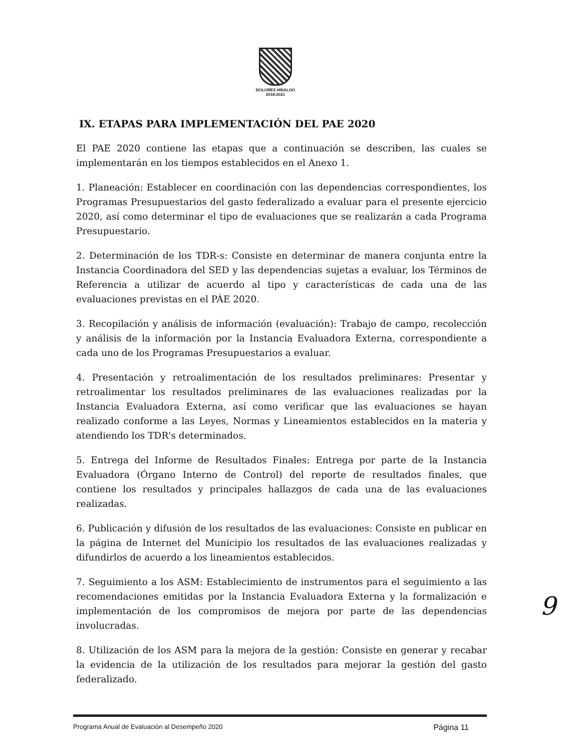DOLORES HIDALGO
2018-2021
IX. ETAPAS PARA IMPLEMENTACIÓN DEL PAE 2020
El PAE 2020 contiene las etapas que a continuación se describen, las cuales se implementarán en los tiempos establecidos en el Anexo 1.
1. Planeación: Establecer en coordinación con las dependencias correspondientes, los Programas Presupuestarios del gasto federalizado a evaluar para el presente ejercicio 2020, así como determinar el tipo de evaluaciones que se realizarán a cada Programa Presupuestario.
2. Determinación de los TDR-s: Consiste en determinar de manera conjunta entre la Instancia Coordinadora del SED y las dependencias sujetas a evaluar, los Términos de Referencia a utilizar de acuerdo al tipo y características de cada una de las evaluaciones previstas en el PÁE 2020.
3. Recopilación y análisis de información (evaluación): Trabajo de campo, recolección y análisis de la información por la Instancia Evaluadora Externa, correspondiente a cada uno de los Programas Presupuestarios a evaluar.
4. Presentación y retroalimentación de los resultados preliminares: Presentar y retroalimentar los resultados preliminares de las evaluaciones realizadas por la Instancia Evaluadora Externa, así como verificar que las evaluaciones se hayan realizado conforme a las Leyes, Normas y Lineamientos establecidos en la materia y atendiendo los TDR's determinados.
5. Entrega del Informe de Resultados Finales: Entrega por parte de la Instancia Evaluadora (Órgano Interno de Control) del reporte de resultados finales, que contiene los resultados y principales hallazgos de cada una de las evaluaciones realizadas.
6. Publicación y difusión de los resultados de las evaluaciones: Consiste en publicar en la página de Internet del Municipio los resultados de las evaluaciones realizadas y difundirlos de acuerdo a los lineamientos establecidos.
7. Seguimiento a los ASM: Establecimiento de instrumentos para el seguimiento a las recomendaciones emitidas por la Instancia Evaluadora Externa y la formalización e implementación de los compromisos de mejora por parte de las dependencias involucradas.
8. Utilización de los ASM para la mejora de la gestión: Consiste en generar y recabar la evidencia de la utilización de los resultados para mejorar la gestión del gasto federalizado.
9
Programa Anual de Evaluación al Desempeño 2020 Página 11